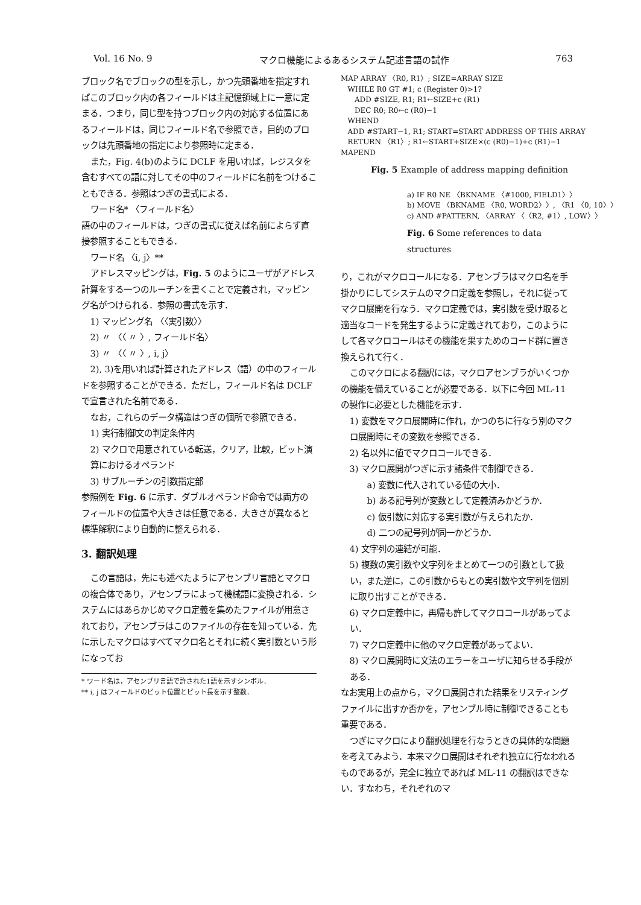Vol. 16 No. 9 マクロ機能によるあるシステム記述言語の試作 763
ブロック名でブロックの型を示し，かつ先頭番地を指定すればこのブロック内の各フィールドは主記憶領域上に一意に定まる．つまり，同じ型を持つブロック内の対応する位置にあるフィールドは，同じフィールド名で参照でき，目的のブロックは先頭番地の指定により参照時に定まる．
また，Fig. 4(b)のように DCLF を用いれば，レジスタを含むすべての語に対してその中のフィールドに名前をつけることもできる．参照はつぎの書式による．
ワード名* 〈フィールド名〉
語の中のフィールドは，つぎの書式に従えば名前によらず直接参照することもできる．
ワード名 〈i, j〉**
アドレスマッピングは，Fig. 5 のようにユーザがアドレス計算をする一つのルーチンを書くことで定義され，マッピング名がつけられる．参照の書式を示す．
1) マッピング名 〈〈実引数〉〉
2) 〃 〈〈 〃 〉, フィールド名〉
3) 〃 〈〈 〃 〉, i, j〉
2), 3)を用いれば計算されたアドレス（語）の中のフィールドを参照することができる．ただし，フィールド名は DCLF で宣言された名前である．
なお，これらのデータ構造はつぎの個所で参照できる．
1) 実行制御文の判定条件内
2) マクロで用意されている転送，クリア，比較，ビット演算におけるオペランド
3) サブルーチンの引数指定部
参照例を Fig. 6 に示す．ダブルオペランド命令では両方のフィールドの位置や大きさは任意である．大きさが異なると標準解釈により自動的に整えられる．
3. 翻訳処理
この言語は，先にも述べたようにアセンブリ言語とマクロの複合体であり，アセンブラによって機械語に変換される．システムにはあらかじめマクロ定義を集めたファイルが用意されており，アセンブラはこのファイルの存在を知っている．先に示したマクロはすべてマクロ名とそれに続く実引数という形になってお
* ワード名は，アセンブリ言語で許された1語を示すシンボル．
** i, j はフィールドのビット位置とビット長を示す整数．
MAP ARRAY 〈R0, R1〉; SIZE=ARRAY SIZE WHILE R0 GT #1; c (Register 0)>1? ADD #SIZE, R1; R1←SIZE+c (R1) DEC R0; R0←c (R0)−1 WHEND ADD #START−1, R1; START=START ADDRESS OF THIS ARRAY RETURN 〈R1〉; R1←START+SIZE×(c (R0)−1)+c (R1)−1 MAPEND
Fig. 5 Example of address mapping definition
a) IF R0 NE 〈BKNAME 〈#1000, FIELD1〉〉 b) MOVE 〈BKNAME 〈R0, WORD2〉〉, 〈R1 〈0, 10〉〉 c) AND #PATTERN, 〈ARRAY 〈〈R2, #1〉, LOW〉〉
Fig. 6 Some references to data structures
り，これがマクロコールになる．アセンブラはマクロ名を手掛かりにしてシステムのマクロ定義を参照し，それに従ってマクロ展開を行なう．マクロ定義では，実引数を受け取ると適当なコードを発生するように定義されており，このようにして各マクロコールはその機能を果すためのコード群に置き換えられて行く．
このマクロによる翻訳には，マクロアセンブラがいくつかの機能を備えていることが必要である．以下に今回 ML-11 の製作に必要とした機能を示す．
1) 変数をマクロ展開時に作れ，かつのちに行なう別のマクロ展開時にその変数を参照できる．
2) 名以外に値でマクロコールできる．
3) マクロ展開がつぎに示す諸条件で制御できる．
a) 変数に代入されている値の大小．
b) ある記号列が変数として定義済みかどうか．
c) 仮引数に対応する実引数が与えられたか．
d) 二つの記号列が同一かどうか．
4) 文字列の連結が可能．
5) 複数の実引数や文字列をまとめて一つの引数として扱い，また逆に，この引数からもとの実引数や文字列を個別に取り出すことができる．
6) マクロ定義中に，再帰も許してマクロコールがあってよい．
7) マクロ定義中に他のマクロ定義があってよい．
8) マクロ展開時に文法のエラーをユーザに知らせる手段がある．
なお実用上の点から，マクロ展開された結果をリスティングファイルに出すか否かを，アセンブル時に制御できることも重要である．
つぎにマクロにより翻訳処理を行なうときの具体的な問題を考えてみよう．本来マクロ展開はそれぞれ独立に行なわれるものであるが，完全に独立であれば ML-11 の翻訳はできない．すなわち，それぞれのマ